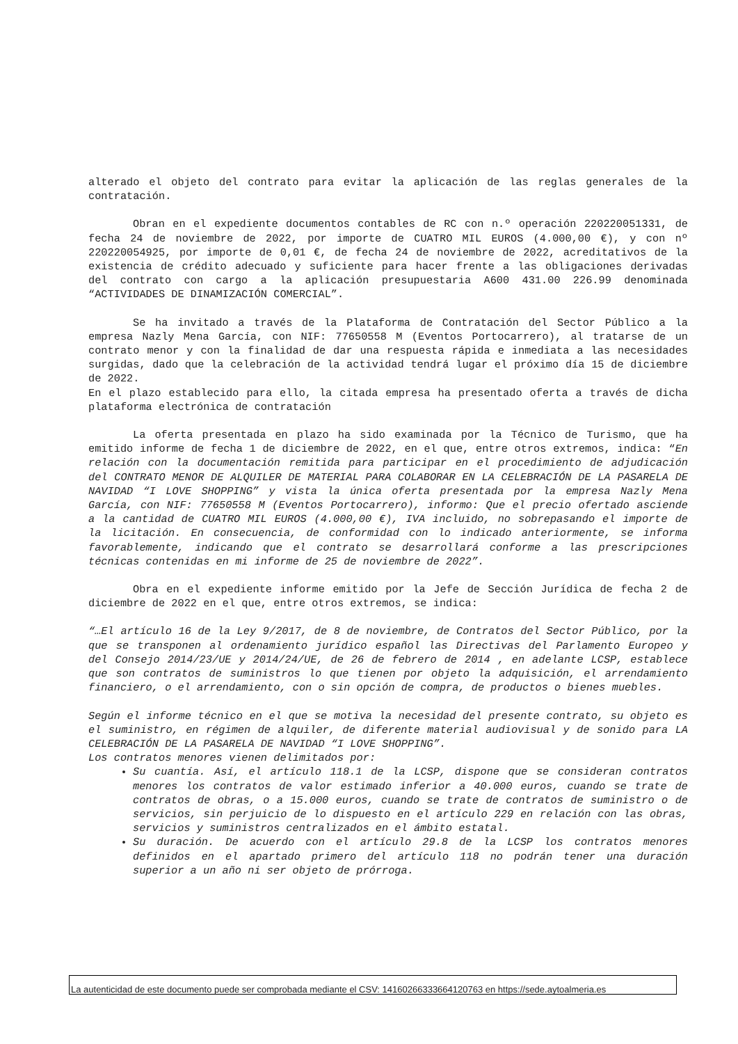alterado el objeto del contrato para evitar la aplicación de las reglas generales de la contratación.
Obran en el expediente documentos contables de RC con n.º operación 220220051331, de fecha 24 de noviembre de 2022, por importe de CUATRO MIL EUROS (4.000,00 €), y con nº 220220054925, por importe de 0,01 €, de fecha 24 de noviembre de 2022, acreditativos de la existencia de crédito adecuado y suficiente para hacer frente a las obligaciones derivadas del contrato con cargo a la aplicación presupuestaria A600 431.00 226.99 denominada “ACTIVIDADES DE DINAMIZACIÓN COMERCIAL”.
Se ha invitado a través de la Plataforma de Contratación del Sector Público a la empresa Nazly Mena García, con NIF: 77650558 M (Eventos Portocarrero), al tratarse de un contrato menor y con la finalidad de dar una respuesta rápida e inmediata a las necesidades surgidas, dado que la celebración de la actividad tendrá lugar el próximo día 15 de diciembre de 2022.
En el plazo establecido para ello, la citada empresa ha presentado oferta a través de dicha plataforma electrónica de contratación
La oferta presentada en plazo ha sido examinada por la Técnico de Turismo, que ha emitido informe de fecha 1 de diciembre de 2022, en el que, entre otros extremos, indica: “En relación con la documentación remitida para participar en el procedimiento de adjudicación del CONTRATO MENOR DE ALQUILER DE MATERIAL PARA COLABORAR EN LA CELEBRACIÓN DE LA PASARELA DE NAVIDAD “I LOVE SHOPPING” y vista la única oferta presentada por la empresa Nazly Mena García, con NIF: 77650558 M (Eventos Portocarrero), informo: Que el precio ofertado asciende a la cantidad de CUATRO MIL EUROS (4.000,00 €), IVA incluido, no sobrepasando el importe de la licitación. En consecuencia, de conformidad con lo indicado anteriormente, se informa favorablemente, indicando que el contrato se desarrollará conforme a las prescripciones técnicas contenidas en mi informe de 25 de noviembre de 2022”.
Obra en el expediente informe emitido por la Jefe de Sección Jurídica de fecha 2 de diciembre de 2022 en el que, entre otros extremos, se indica:
“…El artículo 16 de la Ley 9/2017, de 8 de noviembre, de Contratos del Sector Público, por la que se transponen al ordenamiento jurídico español las Directivas del Parlamento Europeo y del Consejo 2014/23/UE y 2014/24/UE, de 26 de febrero de 2014 , en adelante LCSP, establece que son contratos de suministros lo que tienen por objeto la adquisición, el arrendamiento financiero, o el arrendamiento, con o sin opción de compra, de productos o bienes muebles.
Según el informe técnico en el que se motiva la necesidad del presente contrato, su objeto es el suministro, en régimen de alquiler, de diferente material audiovisual y de sonido para LA CELEBRACIÓN DE LA PASARELA DE NAVIDAD “I LOVE SHOPPING”.
Los contratos menores vienen delimitados por:
Su cuantía. Así, el artículo 118.1 de la LCSP, dispone que se consideran contratos menores los contratos de valor estimado inferior a 40.000 euros, cuando se trate de contratos de obras, o a 15.000 euros, cuando se trate de contratos de suministro o de servicios, sin perjuicio de lo dispuesto en el artículo 229 en relación con las obras, servicios y suministros centralizados en el ámbito estatal.
Su duración. De acuerdo con el artículo 29.8 de la LCSP los contratos menores definidos en el apartado primero del artículo 118 no podrán tener una duración superior a un año ni ser objeto de prórroga.
La autenticidad de este documento puede ser comprobada mediante el CSV: 14160266333664120763 en https://sede.aytoalmeria.es